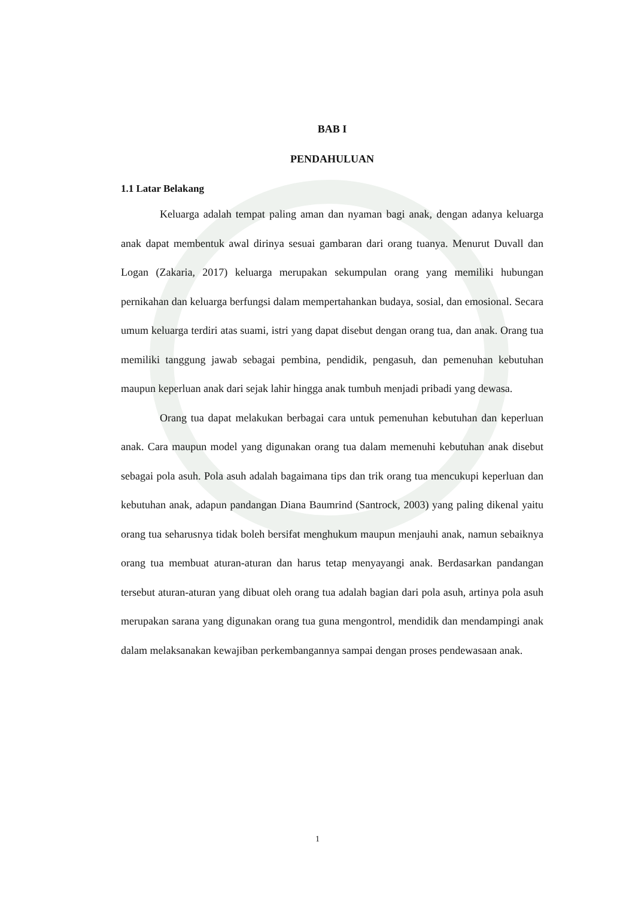BAB I
PENDAHULUAN
1.1 Latar Belakang
Keluarga adalah tempat paling aman dan nyaman bagi anak, dengan adanya keluarga anak dapat membentuk awal dirinya sesuai gambaran dari orang tuanya. Menurut Duvall dan Logan (Zakaria, 2017) keluarga merupakan sekumpulan orang yang memiliki hubungan pernikahan dan keluarga berfungsi dalam mempertahankan budaya, sosial, dan emosional. Secara umum keluarga terdiri atas suami, istri yang dapat disebut dengan orang tua, dan anak. Orang tua memiliki tanggung jawab sebagai pembina, pendidik, pengasuh, dan pemenuhan kebutuhan maupun keperluan anak dari sejak lahir hingga anak tumbuh menjadi pribadi yang dewasa.
Orang tua dapat melakukan berbagai cara untuk pemenuhan kebutuhan dan keperluan anak. Cara maupun model yang digunakan orang tua dalam memenuhi kebutuhan anak disebut sebagai pola asuh. Pola asuh adalah bagaimana tips dan trik orang tua mencukupi keperluan dan kebutuhan anak, adapun pandangan Diana Baumrind (Santrock, 2003) yang paling dikenal yaitu orang tua seharusnya tidak boleh bersifat menghukum maupun menjauhi anak, namun sebaiknya orang tua membuat aturan-aturan dan harus tetap menyayangi anak. Berdasarkan pandangan tersebut aturan-aturan yang dibuat oleh orang tua adalah bagian dari pola asuh, artinya pola asuh merupakan sarana yang digunakan orang tua guna mengontrol, mendidik dan mendampingi anak dalam melaksanakan kewajiban perkembangannya sampai dengan proses pendewasaan anak.
1